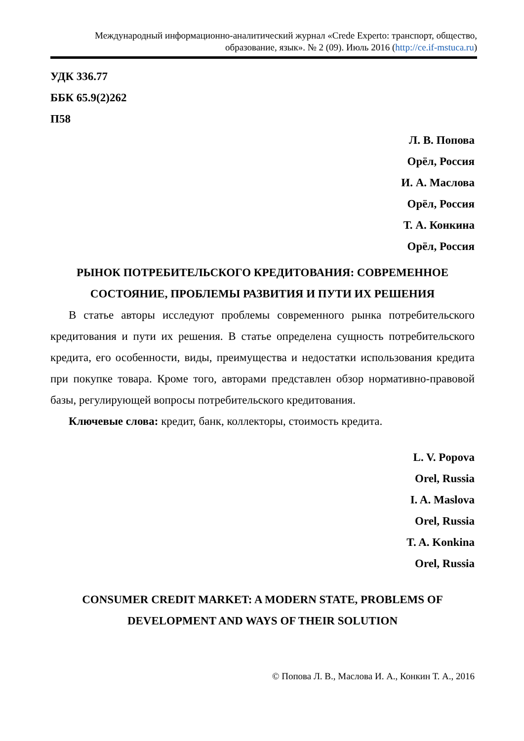Международный информационно-аналитический журнал «Crede Experto: транспорт, общество, образование, язык». № 2 (09). Июль 2016 (http://ce.if-mstuca.ru)
УДК 336.77
ББК 65.9(2)262
П58
Л. В. Попова
Орёл, Россия
И. А. Маслова
Орёл, Россия
Т. А. Конкина
Орёл, Россия
РЫНОК ПОТРЕБИТЕЛЬСКОГО КРЕДИТОВАНИЯ: СОВРЕМЕННОЕ СОСТОЯНИЕ, ПРОБЛЕМЫ РАЗВИТИЯ И ПУТИ ИХ РЕШЕНИЯ
В статье авторы исследуют проблемы современного рынка потребительского кредитования и пути их решения. В статье определена сущность потребительского кредита, его особенности, виды, преимущества и недостатки использования кредита при покупке товара. Кроме того, авторами представлен обзор нормативно-правовой базы, регулирующей вопросы потребительского кредитования.
Ключевые слова: кредит, банк, коллекторы, стоимость кредита.
L. V. Popova
Orel, Russia
I. A. Maslova
Orel, Russia
T. A. Konkina
Orel, Russia
CONSUMER CREDIT MARKET: A MODERN STATE, PROBLEMS OF DEVELOPMENT AND WAYS OF THEIR SOLUTION
© Попова Л. В., Маслова И. А., Конкин Т. А., 2016